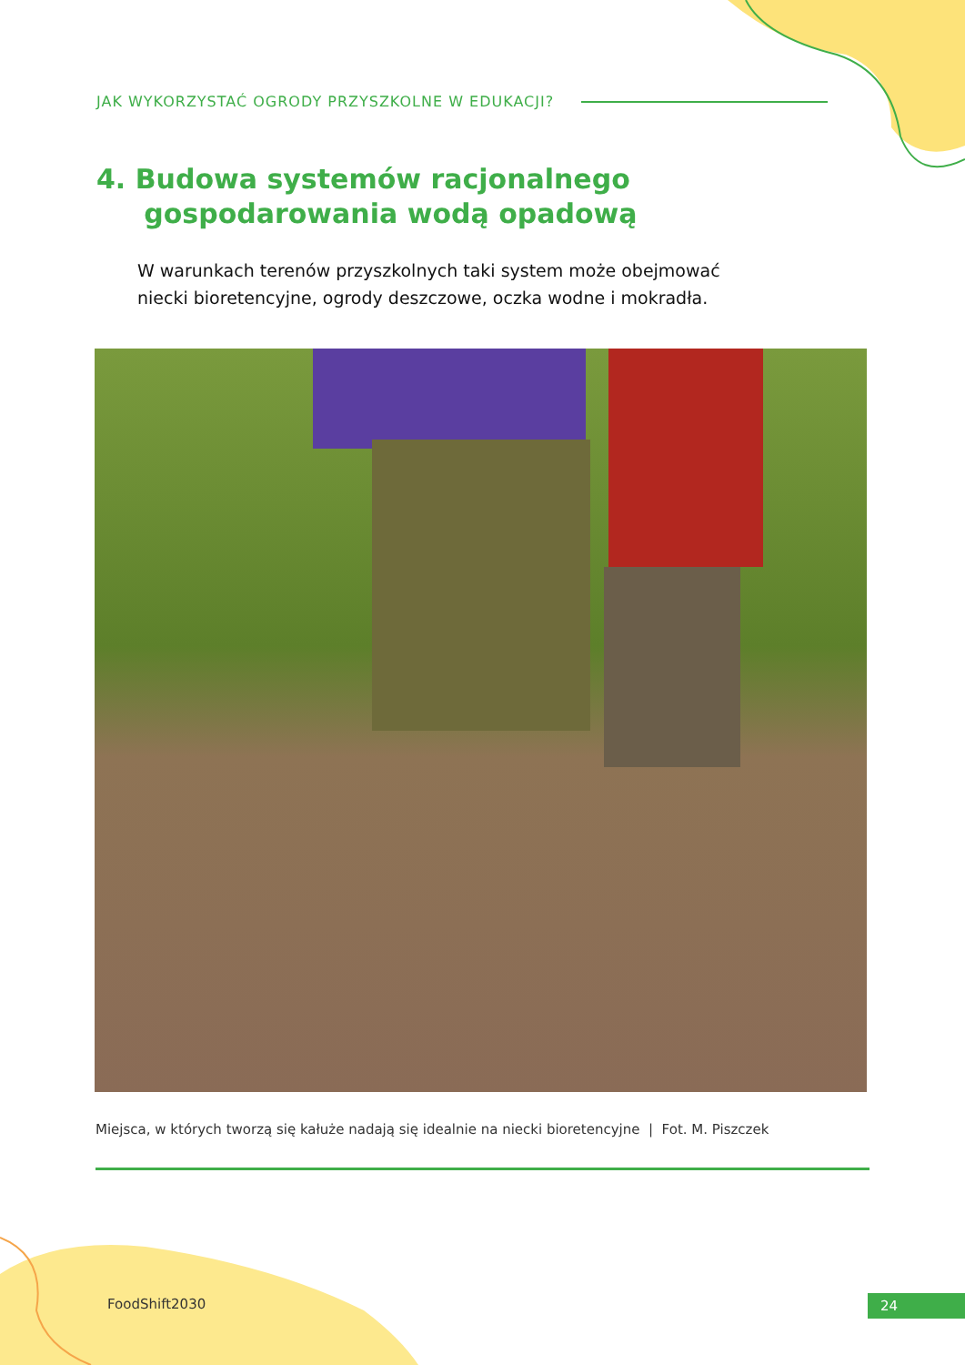JAK WYKORZYSTAĆ OGRODY PRZYSZKOLNE W EDUKACJI?
4. Budowa systemów racjonalnego
gospodarowania wodą opadową
W warunkach terenów przyszkolnych taki system może obejmować niecki bioretencyjne, ogrody deszczowe, oczka wodne i mokradła.
Miejsca, w których tworzą się kałuże nadają się idealnie na niecki bioretencyjne | Fot. M. Piszczek
FoodShift2030 24